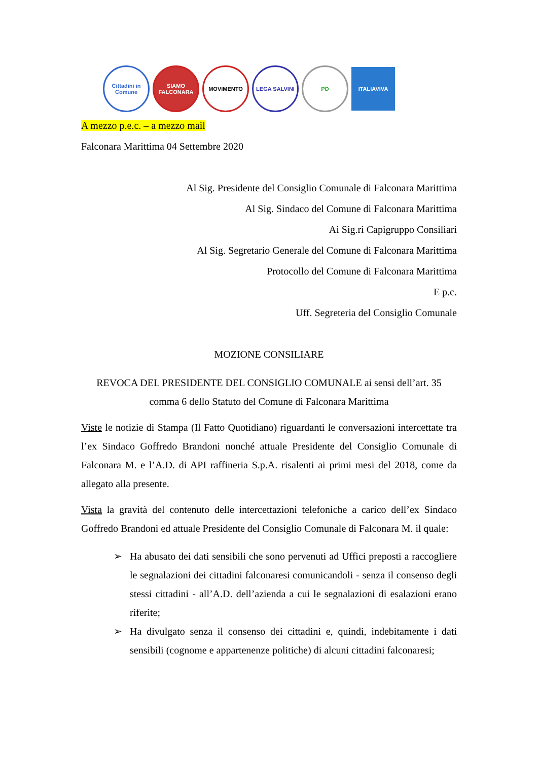Cittadini in Comune
SIAMO FALCONARA
MOVIMENTO LEGA SALVINI PD ITALIAVIVA
A mezzo p.e.c. – a mezzo mail
Falconara Marittima 04 Settembre 2020
Al Sig. Presidente del Consiglio Comunale di Falconara Marittima
Al Sig. Sindaco del Comune di Falconara Marittima
Ai Sig.ri Capigruppo Consiliari
Al Sig. Segretario Generale del Comune di Falconara Marittima
Protocollo del Comune di Falconara Marittima
E p.c.
Uff. Segreteria del Consiglio Comunale
MOZIONE CONSILIARE
REVOCA DEL PRESIDENTE DEL CONSIGLIO COMUNALE ai sensi dell’art. 35 comma 6 dello Statuto del Comune di Falconara Marittima
Viste le notizie di Stampa (Il Fatto Quotidiano) riguardanti le conversazioni intercettate tra l’ex Sindaco Goffredo Brandoni nonché attuale Presidente del Consiglio Comunale di Falconara M. e l’A.D. di API raffineria S.p.A. risalenti ai primi mesi del 2018, come da allegato alla presente.
Vista la gravità del contenuto delle intercettazioni telefoniche a carico dell’ex Sindaco Goffredo Brandoni ed attuale Presidente del Consiglio Comunale di Falconara M. il quale:
➢ Ha abusato dei dati sensibili che sono pervenuti ad Uffici preposti a raccogliere le segnalazioni dei cittadini falconaresi comunicandoli - senza il consenso degli stessi cittadini - all’A.D. dell’azienda a cui le segnalazioni di esalazioni erano riferite;
➢ Ha divulgato senza il consenso dei cittadini e, quindi, indebitamente i dati sensibili (cognome e appartenenze politiche) di alcuni cittadini falconaresi;